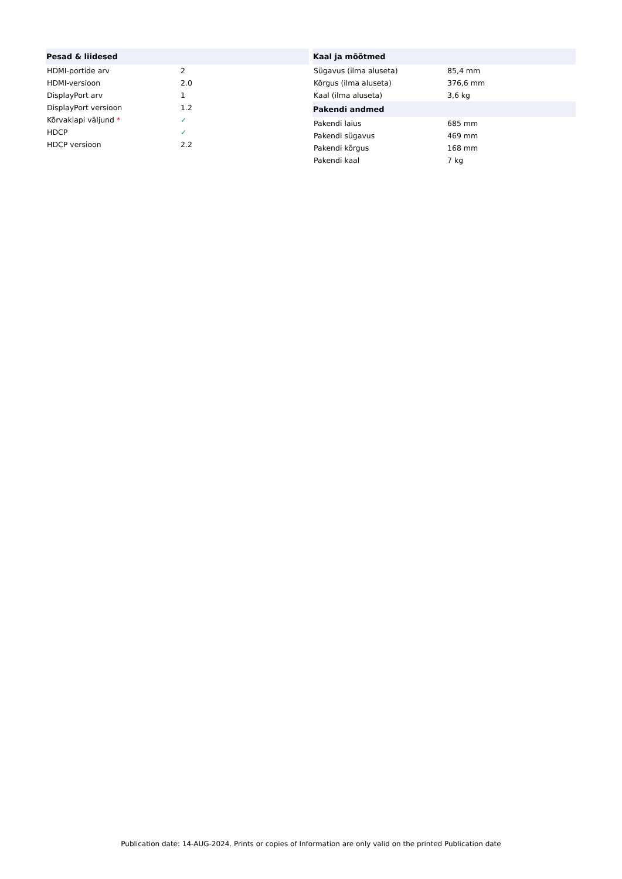| Pesad & liidesed | |
| --- | --- |
| HDMI-portide arv | 2 |
| HDMI-versioon | 2.0 |
| DisplayPort arv | 1 |
| DisplayPort versioon | 1.2 |
| Kõrvaklapi väljund * | ✓ |
| HDCP | ✓ |
| HDCP versioon | 2.2 |
| Kaal ja mõõtmed | |
| --- | --- |
| Sügavus (ilma aluseta) | 85,4 mm |
| Kõrgus (ilma aluseta) | 376,6 mm |
| Kaal (ilma aluseta) | 3,6 kg |
| Pakendi andmed | |
| Pakendi laius | 685 mm |
| Pakendi sügavus | 469 mm |
| Pakendi kõrgus | 168 mm |
| Pakendi kaal | 7 kg |
Publication date: 14-AUG-2024. Prints or copies of Information are only valid on the printed Publication date